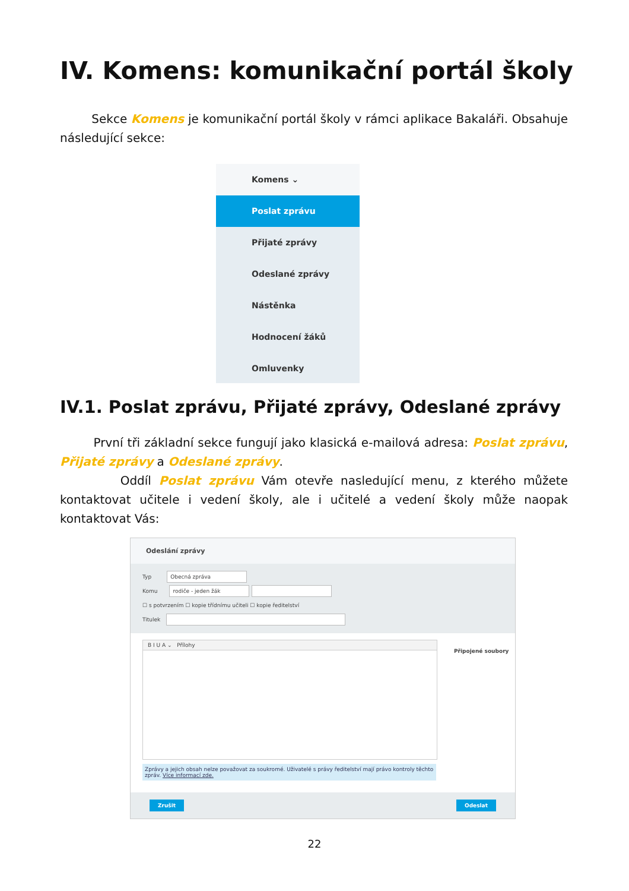IV. Komens: komunikační portál školy
Sekce Komens je komunikační portál školy v rámci aplikace Bakaláři. Obsahuje následující sekce:
Komens ⌄
Poslat zprávu
Přijaté zprávy
Odeslané zprávy
Nástěnka
Hodnocení žáků
Omluvenky
IV.1. Poslat zprávu, Přijaté zprávy, Odeslané zprávy
První tři základní sekce fungují jako klasická e-mailová adresa: Poslat zprávu, Přijaté zprávy a Odeslané zprávy.
Oddíl Poslat zprávu Vám otevře nasledující menu, z kterého můžete kontaktovat učitele i vedení školy, ale i učitelé a vedení školy může naopak kontaktovat Vás:
Odeslání zprávy
Typ Obecná zpráva
Komu rodiče - jeden žák
☐ s potvrzením ☐ kopie třídnímu učiteli ☐ kopie ředitelství
Titulek
B I U A ⌄ Přílohy
Připojené soubory
Zprávy a jejich obsah nelze považovat za soukromé. Uživatelé s právy ředitelství mají právo kontroly těchto zpráv. Více informací zde.
Zrušit Odeslat
22